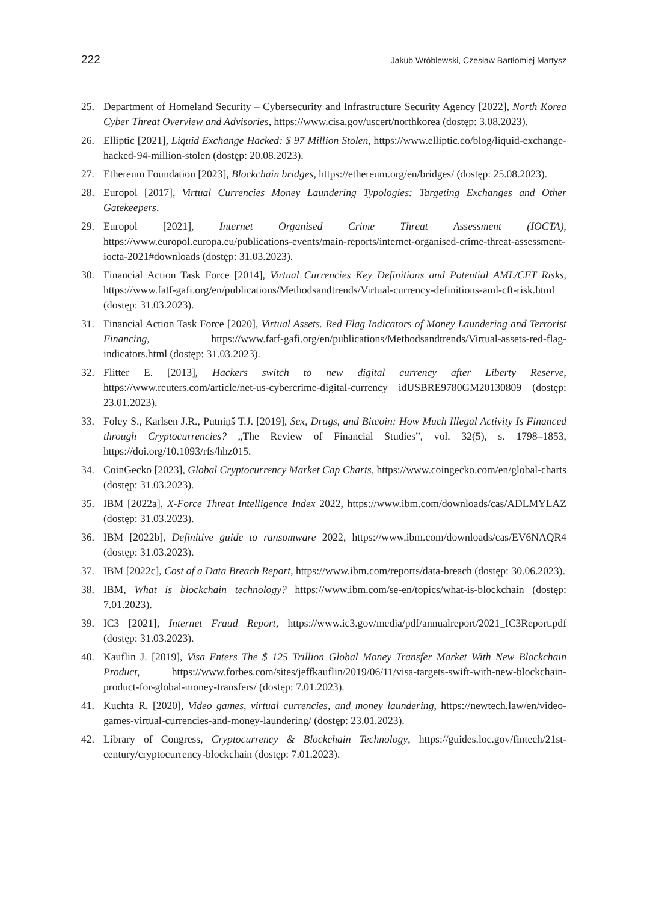222 Jakub Wróblewski, Czesław Bartłomiej Martysz
25. Department of Homeland Security – Cybersecurity and Infrastructure Security Agency [2022], North Korea Cyber Threat Overview and Advisories, https://www.cisa.gov/uscert/northkorea (dostęp: 3.08.2023).
26. Elliptic [2021], Liquid Exchange Hacked: $ 97 Million Stolen, https://www.elliptic.co/blog/liquid-exchange-hacked-94-million-stolen (dostęp: 20.08.2023).
27. Ethereum Foundation [2023], Blockchain bridges, https://ethereum.org/en/bridges/ (dostęp: 25.08.2023).
28. Europol [2017], Virtual Currencies Money Laundering Typologies: Targeting Exchanges and Other Gatekeepers.
29. Europol [2021], Internet Organised Crime Threat Assessment (IOCTA), https://www.europol.europa.eu/publications-events/main-reports/internet-organised-crime-threat-assessment-iocta-2021#downloads (dostęp: 31.03.2023).
30. Financial Action Task Force [2014], Virtual Currencies Key Definitions and Potential AML/CFT Risks, https://www.fatf-gafi.org/en/publications/Methodsandtrends/Virtual-currency-definitions-aml-cft-risk.html (dostęp: 31.03.2023).
31. Financial Action Task Force [2020], Virtual Assets. Red Flag Indicators of Money Laundering and Terrorist Financing, https://www.fatf-gafi.org/en/publications/Methodsandtrends/Virtual-assets-red-flag-indicators.html (dostęp: 31.03.2023).
32. Flitter E. [2013], Hackers switch to new digital currency after Liberty Reserve, https://www.reuters.com/article/net-us-cybercrime-digital-currency idUSBRE9780GM20130809 (dostęp: 23.01.2023).
33. Foley S., Karlsen J.R., Putniņš T.J. [2019], Sex, Drugs, and Bitcoin: How Much Illegal Activity Is Financed through Cryptocurrencies? „The Review of Financial Studies”, vol. 32(5), s. 1798–1853, https://doi.org/10.1093/rfs/hhz015.
34. CoinGecko [2023], Global Cryptocurrency Market Cap Charts, https://www.coingecko.com/en/global-charts (dostęp: 31.03.2023).
35. IBM [2022a], X-Force Threat Intelligence Index 2022, https://www.ibm.com/downloads/cas/ADLMYLAZ (dostęp: 31.03.2023).
36. IBM [2022b], Definitive guide to ransomware 2022, https://www.ibm.com/downloads/cas/EV6NAQR4 (dostęp: 31.03.2023).
37. IBM [2022c], Cost of a Data Breach Report, https://www.ibm.com/reports/data-breach (dostęp: 30.06.2023).
38. IBM, What is blockchain technology? https://www.ibm.com/se-en/topics/what-is-blockchain (dostęp: 7.01.2023).
39. IC3 [2021], Internet Fraud Report, https://www.ic3.gov/media/pdf/annualreport/2021_IC3Report.pdf (dostęp: 31.03.2023).
40. Kauflin J. [2019], Visa Enters The $ 125 Trillion Global Money Transfer Market With New Blockchain Product, https://www.forbes.com/sites/jeffkauflin/2019/06/11/visa-targets-swift-with-new-blockchain-product-for-global-money-transfers/ (dostęp: 7.01.2023).
41. Kuchta R. [2020], Video games, virtual currencies, and money laundering, https://newtech.law/en/video-games-virtual-currencies-and-money-laundering/ (dostęp: 23.01.2023).
42. Library of Congress, Cryptocurrency & Blockchain Technology, https://guides.loc.gov/fintech/21st-century/cryptocurrency-blockchain (dostęp: 7.01.2023).